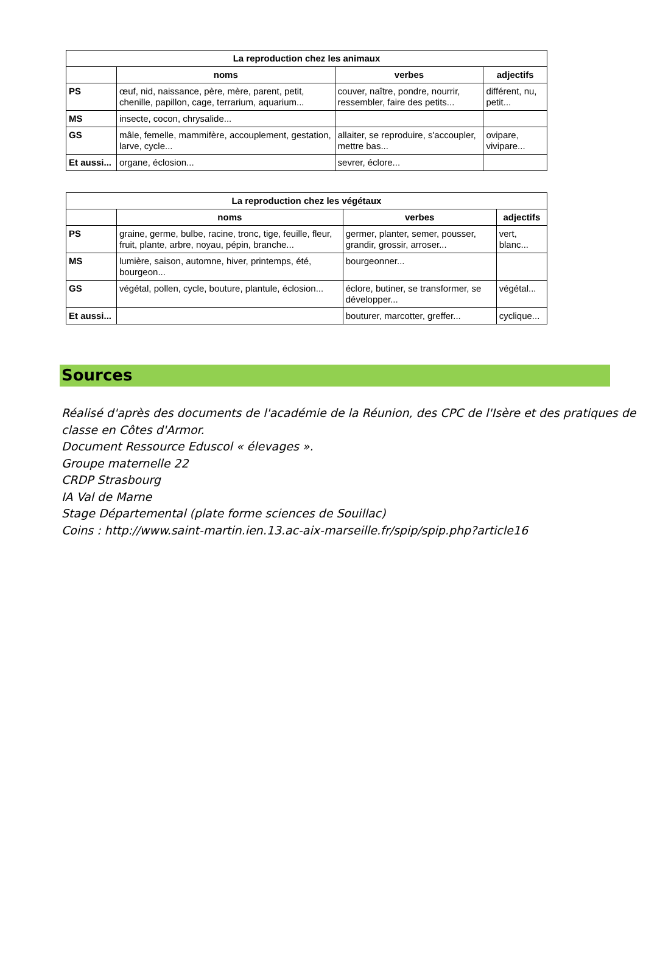| La reproduction chez les animaux | | | |
| --- | --- | --- | --- |
| | noms | verbes | adjectifs |
| PS | œuf, nid, naissance, père, mère, parent, petit, chenille, papillon, cage, terrarium, aquarium... | couver, naître, pondre, nourrir, ressembler, faire des petits... | différent, nu, petit... |
| MS | insecte, cocon, chrysalide... | | |
| GS | mâle, femelle, mammifère, accouplement, gestation, larve, cycle... | allaiter, se reproduire, s'accoupler, mettre bas... | ovipare, vivipare... |
| Et aussi... | organe, éclosion... | sevrer, éclore... | |
| La reproduction chez les végétaux | | | |
| --- | --- | --- | --- |
| | noms | verbes | adjectifs |
| PS | graine, germe, bulbe, racine, tronc, tige, feuille, fleur, fruit, plante, arbre, noyau, pépin, branche... | germer, planter, semer, pousser, grandir, grossir, arroser... | vert, blanc... |
| MS | lumière, saison, automne, hiver, printemps, été, bourgeon... | bourgeonner... | |
| GS | végétal, pollen, cycle, bouture, plantule, éclosion... | éclore, butiner, se transformer, se développer... | végétal... |
| Et aussi... | | bouturer, marcotter, greffer... | cyclique... |
Sources
Réalisé d'après des documents de l'académie de la Réunion, des CPC de l'Isère et des pratiques de classe en Côtes d'Armor.
Document Ressource Eduscol « élevages ».
Groupe maternelle 22
CRDP Strasbourg
IA Val de Marne
Stage Départemental (plate forme sciences de Souillac)
Coins : http://www.saint-martin.ien.13.ac-aix-marseille.fr/spip/spip.php?article16